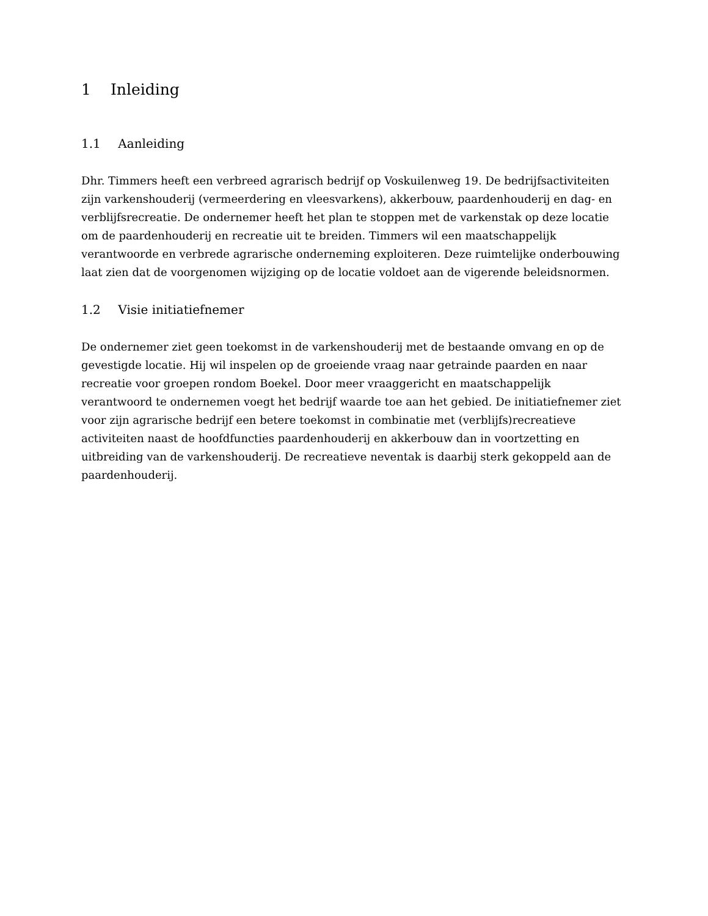1 Inleiding
1.1 Aanleiding
Dhr. Timmers heeft een verbreed agrarisch bedrijf op Voskuilenweg 19. De bedrijfsactiviteiten zijn varkenshouderij (vermeerdering en vleesvarkens), akkerbouw, paardenhouderij en dag- en verblijfsrecreatie. De ondernemer heeft het plan te stoppen met de varkenstak op deze locatie om de paardenhouderij en recreatie uit te breiden. Timmers wil een maatschappelijk verantwoorde en verbrede agrarische onderneming exploiteren. Deze ruimtelijke onderbouwing laat zien dat de voorgenomen wijziging op de locatie voldoet aan de vigerende beleidsnormen.
1.2 Visie initiatiefnemer
De ondernemer ziet geen toekomst in de varkenshouderij met de bestaande omvang en op de gevestigde locatie. Hij wil inspelen op de groeiende vraag naar getrainde paarden en naar recreatie voor groepen rondom Boekel. Door meer vraaggericht en maatschappelijk verantwoord te ondernemen voegt het bedrijf waarde toe aan het gebied. De initiatiefnemer ziet voor zijn agrarische bedrijf een betere toekomst in combinatie met (verblijfs)recreatieve activiteiten naast de hoofdfuncties paardenhouderij en akkerbouw dan in voortzetting en uitbreiding van de varkenshouderij. De recreatieve neventak is daarbij sterk gekoppeld aan de paardenhouderij.